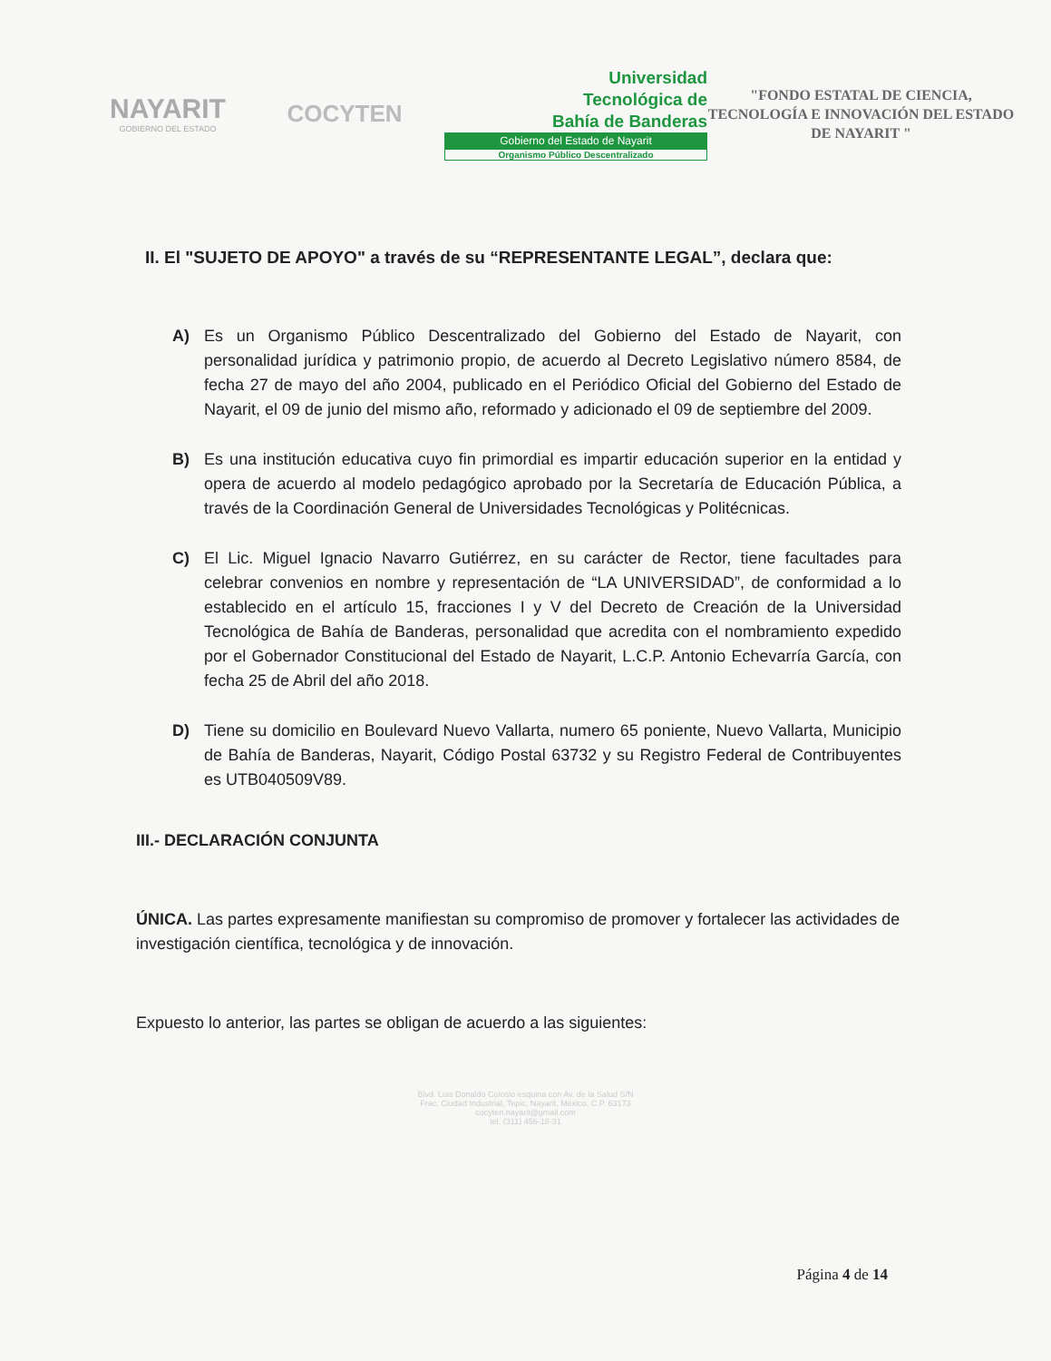NAYARIT
GOBIERNO DEL ESTADO
COCYTEN
Universidad
Tecnológica de
Bahía de Banderas
Gobierno del Estado de Nayarit
Organismo Público Descentralizado
"FONDO ESTATAL DE CIENCIA, TECNOLOGÍA E INNOVACIÓN DEL ESTADO DE NAYARIT "
II. El "SUJETO DE APOYO" a través de su “REPRESENTANTE LEGAL”, declara que:
A) Es un Organismo Público Descentralizado del Gobierno del Estado de Nayarit, con personalidad jurídica y patrimonio propio, de acuerdo al Decreto Legislativo número 8584, de fecha 27 de mayo del año 2004, publicado en el Periódico Oficial del Gobierno del Estado de Nayarit, el 09 de junio del mismo año, reformado y adicionado el 09 de septiembre del 2009.
B) Es una institución educativa cuyo fin primordial es impartir educación superior en la entidad y opera de acuerdo al modelo pedagógico aprobado por la Secretaría de Educación Pública, a través de la Coordinación General de Universidades Tecnológicas y Politécnicas.
C) El Lic. Miguel Ignacio Navarro Gutiérrez, en su carácter de Rector, tiene facultades para celebrar convenios en nombre y representación de “LA UNIVERSIDAD”, de conformidad a lo establecido en el artículo 15, fracciones I y V del Decreto de Creación de la Universidad Tecnológica de Bahía de Banderas, personalidad que acredita con el nombramiento expedido por el Gobernador Constitucional del Estado de Nayarit, L.C.P. Antonio Echevarría García, con fecha 25 de Abril del año 2018.
D) Tiene su domicilio en Boulevard Nuevo Vallarta, numero 65 poniente, Nuevo Vallarta, Municipio de Bahía de Banderas, Nayarit, Código Postal 63732 y su Registro Federal de Contribuyentes es UTB040509V89.
III.- DECLARACIÓN CONJUNTA
ÚNICA. Las partes expresamente manifiestan su compromiso de promover y fortalecer las actividades de investigación científica, tecnológica y de innovación.
Expuesto lo anterior, las partes se obligan de acuerdo a las siguientes:
Blvd. Luis Donaldo Colosio esquina con Av. de la Salud S/N
Frac. Ciudad Industrial, Tepic, Nayarit, México. C.P. 63173
cocyten.nayarit@gmail.com
tel. (311) 456-18-31
Página 4 de 14